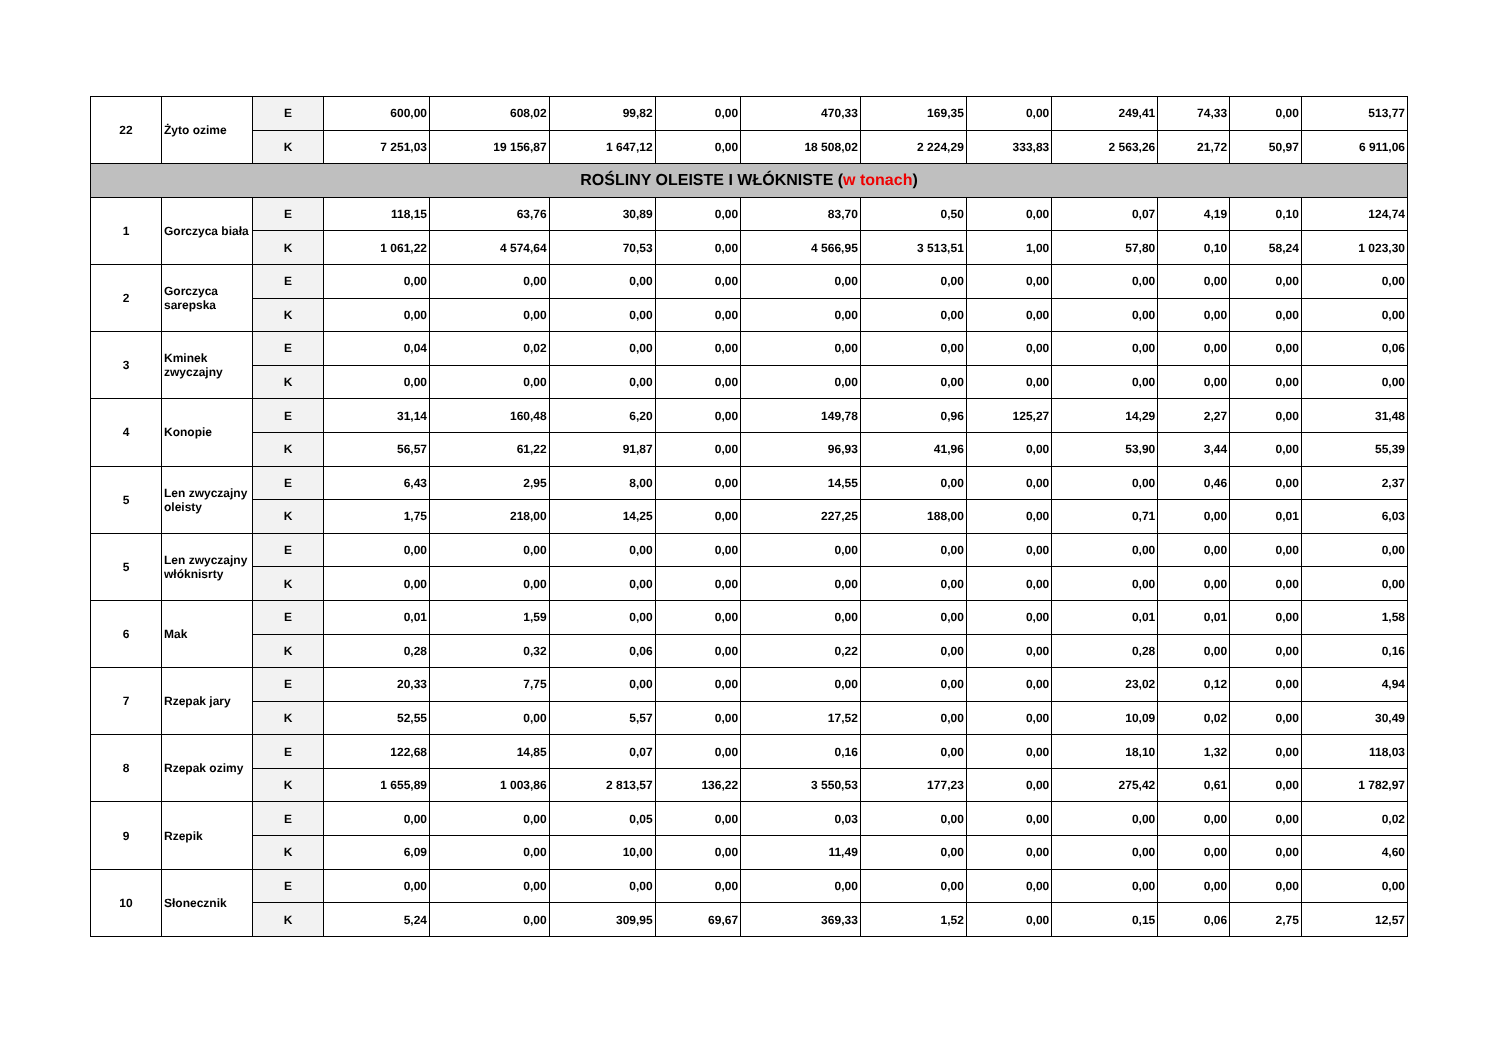| 22 | Żyto ozime | E | 600,00 | 608,02 | 99,82 | 0,00 | 470,33 | 169,35 | 0,00 | 249,41 | 74,33 | 0,00 | 513,77 |
| | | K | 7 251,03 | 19 156,87 | 1 647,12 | 0,00 | 18 508,02 | 2 224,29 | 333,83 | 2 563,26 | 21,72 | 50,97 | 6 911,06 |
| ROŚLINY OLEISTE I WŁÓKNISTE ( w tonach ) | | | | | | | | | | | | | |
| 1 | Gorczyca biała | E | 118,15 | 63,76 | 30,89 | 0,00 | 83,70 | 0,50 | 0,00 | 0,07 | 4,19 | 0,10 | 124,74 |
| | | K | 1 061,22 | 4 574,64 | 70,53 | 0,00 | 4 566,95 | 3 513,51 | 1,00 | 57,80 | 0,10 | 58,24 | 1 023,30 |
| 2 | Gorczyca sarepska | E | 0,00 | 0,00 | 0,00 | 0,00 | 0,00 | 0,00 | 0,00 | 0,00 | 0,00 | 0,00 | 0,00 |
| | | K | 0,00 | 0,00 | 0,00 | 0,00 | 0,00 | 0,00 | 0,00 | 0,00 | 0,00 | 0,00 | 0,00 |
| 3 | Kminek zwyczajny | E | 0,04 | 0,02 | 0,00 | 0,00 | 0,00 | 0,00 | 0,00 | 0,00 | 0,00 | 0,00 | 0,06 |
| | | K | 0,00 | 0,00 | 0,00 | 0,00 | 0,00 | 0,00 | 0,00 | 0,00 | 0,00 | 0,00 | 0,00 |
| 4 | Konopie | E | 31,14 | 160,48 | 6,20 | 0,00 | 149,78 | 0,96 | 125,27 | 14,29 | 2,27 | 0,00 | 31,48 |
| | | K | 56,57 | 61,22 | 91,87 | 0,00 | 96,93 | 41,96 | 0,00 | 53,90 | 3,44 | 0,00 | 55,39 |
| 5 | Len zwyczajny oleisty | E | 6,43 | 2,95 | 8,00 | 0,00 | 14,55 | 0,00 | 0,00 | 0,00 | 0,46 | 0,00 | 2,37 |
| | | K | 1,75 | 218,00 | 14,25 | 0,00 | 227,25 | 188,00 | 0,00 | 0,71 | 0,00 | 0,01 | 6,03 |
| 5 | Len zwyczajny włóknisrty | E | 0,00 | 0,00 | 0,00 | 0,00 | 0,00 | 0,00 | 0,00 | 0,00 | 0,00 | 0,00 | 0,00 |
| | | K | 0,00 | 0,00 | 0,00 | 0,00 | 0,00 | 0,00 | 0,00 | 0,00 | 0,00 | 0,00 | 0,00 |
| 6 | Mak | E | 0,01 | 1,59 | 0,00 | 0,00 | 0,00 | 0,00 | 0,00 | 0,01 | 0,01 | 0,00 | 1,58 |
| | | K | 0,28 | 0,32 | 0,06 | 0,00 | 0,22 | 0,00 | 0,00 | 0,28 | 0,00 | 0,00 | 0,16 |
| 7 | Rzepak jary | E | 20,33 | 7,75 | 0,00 | 0,00 | 0,00 | 0,00 | 0,00 | 23,02 | 0,12 | 0,00 | 4,94 |
| | | K | 52,55 | 0,00 | 5,57 | 0,00 | 17,52 | 0,00 | 0,00 | 10,09 | 0,02 | 0,00 | 30,49 |
| 8 | Rzepak ozimy | E | 122,68 | 14,85 | 0,07 | 0,00 | 0,16 | 0,00 | 0,00 | 18,10 | 1,32 | 0,00 | 118,03 |
| | | K | 1 655,89 | 1 003,86 | 2 813,57 | 136,22 | 3 550,53 | 177,23 | 0,00 | 275,42 | 0,61 | 0,00 | 1 782,97 |
| 9 | Rzepik | E | 0,00 | 0,00 | 0,05 | 0,00 | 0,03 | 0,00 | 0,00 | 0,00 | 0,00 | 0,00 | 0,02 |
| | | K | 6,09 | 0,00 | 10,00 | 0,00 | 11,49 | 0,00 | 0,00 | 0,00 | 0,00 | 0,00 | 4,60 |
| 10 | Słonecznik | E | 0,00 | 0,00 | 0,00 | 0,00 | 0,00 | 0,00 | 0,00 | 0,00 | 0,00 | 0,00 | 0,00 |
| | | K | 5,24 | 0,00 | 309,95 | 69,67 | 369,33 | 1,52 | 0,00 | 0,15 | 0,06 | 2,75 | 12,57 |